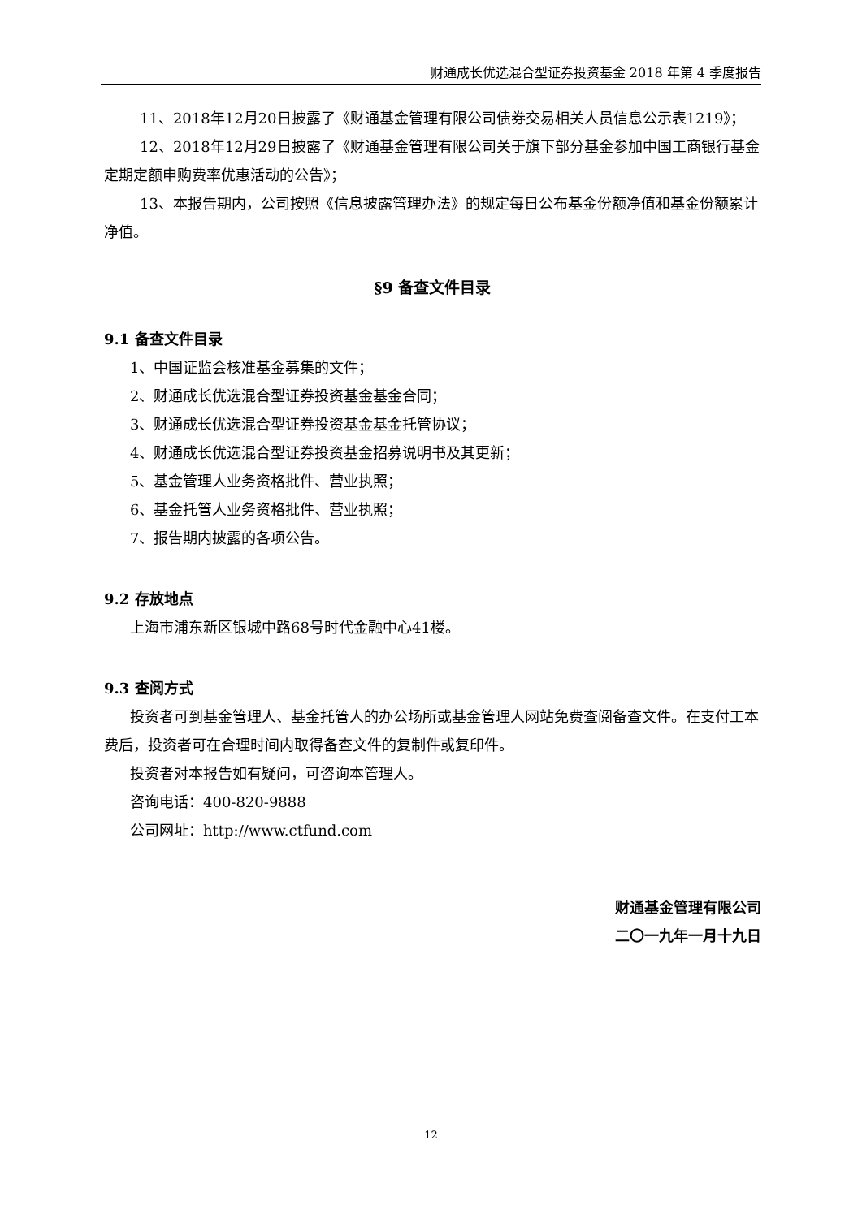财通成长优选混合型证券投资基金 2018 年第 4 季度报告
11、2018年12月20日披露了《财通基金管理有限公司债券交易相关人员信息公示表1219》；
12、2018年12月29日披露了《财通基金管理有限公司关于旗下部分基金参加中国工商银行基金定期定额申购费率优惠活动的公告》；
13、本报告期内，公司按照《信息披露管理办法》的规定每日公布基金份额净值和基金份额累计净值。
§9 备查文件目录
9.1 备查文件目录
1、中国证监会核准基金募集的文件；
2、财通成长优选混合型证券投资基金基金合同；
3、财通成长优选混合型证券投资基金基金托管协议；
4、财通成长优选混合型证券投资基金招募说明书及其更新；
5、基金管理人业务资格批件、营业执照；
6、基金托管人业务资格批件、营业执照；
7、报告期内披露的各项公告。
9.2 存放地点
上海市浦东新区银城中路68号时代金融中心41楼。
9.3 查阅方式
投资者可到基金管理人、基金托管人的办公场所或基金管理人网站免费查阅备查文件。在支付工本费后，投资者可在合理时间内取得备查文件的复制件或复印件。
投资者对本报告如有疑问，可咨询本管理人。
咨询电话：400-820-9888
公司网址：http://www.ctfund.com
财通基金管理有限公司
二〇一九年一月十九日
12